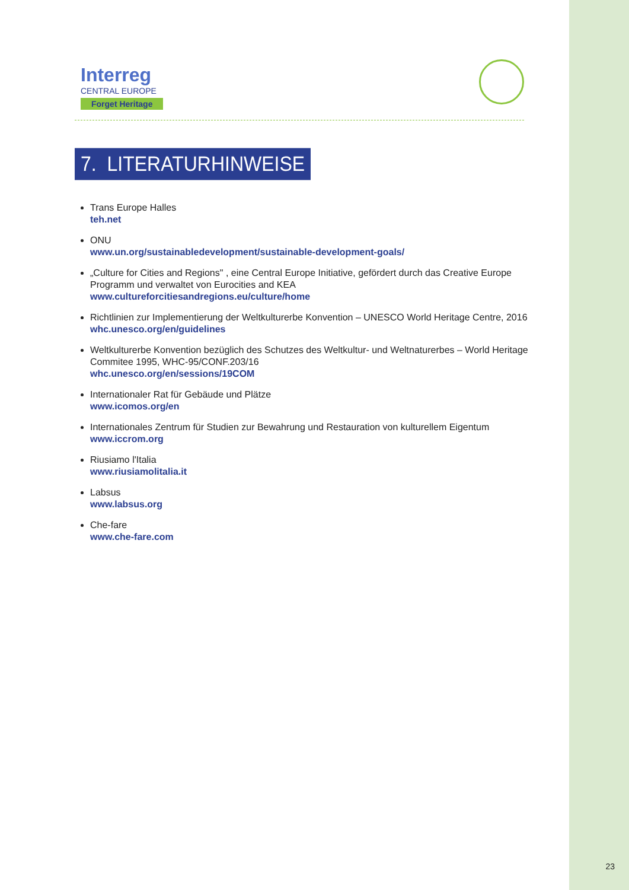Interreg
CENTRAL EUROPE
Forget Heritage
7. LITERATURHINWEISE
Trans Europe Halles
teh.net
ONU
www.un.org/sustainabledevelopment/sustainable-development-goals/
„Culture for Cities and Regions" , eine Central Europe Initiative, gefördert durch das Creative Europe Programm und verwaltet von Eurocities and KEA
www.cultureforcitiesandregions.eu/culture/home
Richtlinien zur Implementierung der Weltkulturerbe Konvention – UNESCO World Heritage Centre, 2016
whc.unesco.org/en/guidelines
Weltkulturerbe Konvention bezüglich des Schutzes des Weltkultur- und Weltnaturerbes – World Heritage Commitee 1995, WHC-95/CONF.203/16
whc.unesco.org/en/sessions/19COM
Internationaler Rat für Gebäude und Plätze
www.icomos.org/en
Internationales Zentrum für Studien zur Bewahrung und Restauration von kulturellem Eigentum
www.iccrom.org
Riusiamo l'Italia
www.riusiamolitalia.it
Labsus
www.labsus.org
Che-fare
www.che-fare.com
23